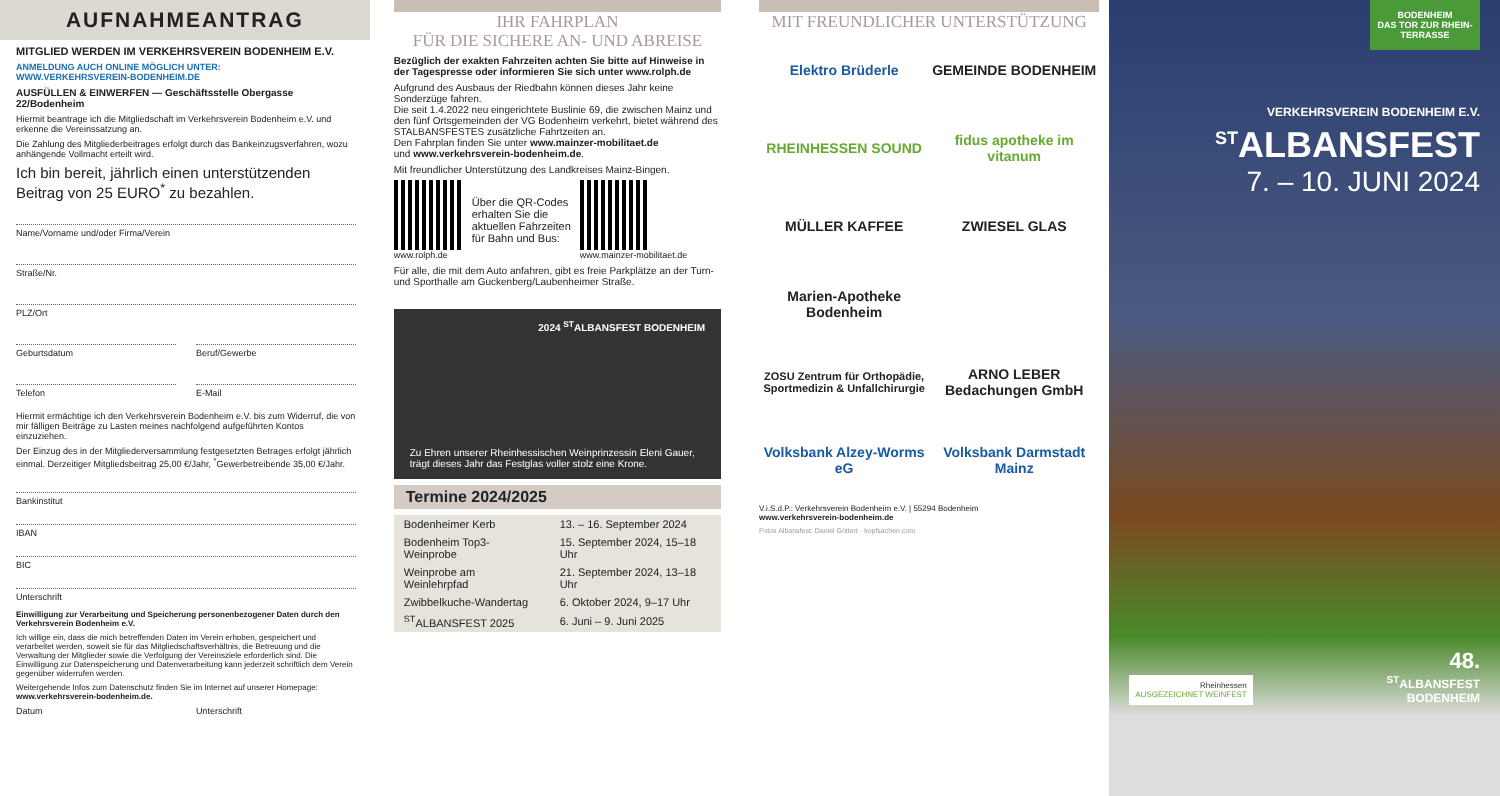AUFNAHMEANTRAG
MITGLIED WERDEN IM VERKEHRSVEREIN BODENHEIM E.V.
ANMELDUNG AUCH ONLINE MÖGLICH UNTER:
WWW.VERKEHRSVEREIN-BODENHEIM.DE
AUSFÜLLEN & EINWERFEN — Geschäftsstelle Obergasse 22/Bodenheim
Hiermit beantrage ich die Mitgliedschaft im Verkehrsverein Bodenheim e.V. und erkenne die Vereinssatzung an.
Die Zahlung des Mitgliederbeitrages erfolgt durch das Bankeinzugsverfahren, wozu anhängende Vollmacht erteilt wird.
Ich bin bereit, jährlich einen unterstützenden Beitrag von 25 EURO<sup>*</sup> zu bezahlen.
Name/Vorname und/oder Firma/Verein
Straße/Nr.
PLZ/Ort
Geburtsdatum Beruf/Gewerbe
Telefon E-Mail
Hiermit ermächtige ich den Verkehrsverein Bodenheim e.V. bis zum Widerruf, die von mir fälligen Beiträge zu Lasten meines nachfolgend aufgeführten Kontos einzuziehen.
Der Einzug des in der Mitgliederversammlung festgesetzten Betrages erfolgt jährlich einmal. Derzeitiger Mitgliedsbeitrag 25,00 €/Jahr, <sup>*</sup>Gewerbetreibende 35,00 €/Jahr.
Bankinstitut
IBAN
BIC
Unterschrift
Einwilligung zur Verarbeitung und Speicherung personenbezogener Daten durch den Verkehrsverein Bodenheim e.V.
Ich willige ein, dass die mich betreffenden Daten im Verein erhoben, gespeichert und verarbeitet werden, soweit sie für das Mitgliedschaftsverhältnis, die Betreuung und die Verwaltung der Mitglieder sowie die Verfolgung der Vereinsziele erforderlich sind. Die Einwilligung zur Datenspeicherung und Datenverarbeitung kann jederzeit schriftlich dem Verein gegenüber widerrufen werden.
Weitergehende Infos zum Datenschutz finden Sie im Internet auf unserer Homepage: www.verkehrsverein-bodenheim.de.
Datum Unterschrift
IHR FAHRPLAN
FÜR DIE SICHERE AN- UND ABREISE
Bezüglich der exakten Fahrzeiten achten Sie bitte auf Hinweise in der Tagespresse oder informieren Sie sich unter www.rolph.de
Aufgrund des Ausbaus der Riedbahn können dieses Jahr keine Sonderzüge fahren.
Die seit 1.4.2022 neu eingerichtete Buslinie 69, die zwischen Mainz und den fünf Ortsgemeinden der VG Bodenheim verkehrt, bietet während des STALBANSFESTES zusätzliche Fahrtzeiten an.
Den Fahrplan finden Sie unter www.mainzer-mobilitaet.de
und www.verkehrsverein-bodenheim.de.
Mit freundlicher Unterstützung des Landkreises Mainz-Bingen.
www.rolph.de
Über die QR-Codes erhalten Sie die aktuellen Fahrzeiten für Bahn und Bus:
www.mainzer-mobilitaet.de
Für alle, die mit dem Auto anfahren, gibt es freie Parkplätze an der Turn- und Sporthalle am Guckenberg/Laubenheimer Straße.
2024 <sup>ST</sup>ALBANSFEST BODENHEIM
Zu Ehren unserer Rheinhessischen Weinprinzessin Eleni Gauer, trägt dieses Jahr das Festglas voller stolz eine Krone.
Termine 2024/2025
| Bodenheimer Kerb | 13. – 16. September 2024 |
| Bodenheim Top3-Weinprobe | 15. September 2024, 15–18 Uhr |
| Weinprobe am Weinlehrpfad | 21. September 2024, 13–18 Uhr |
| Zwibbelkuche-Wandertag | 6. Oktober 2024, 9–17 Uhr |
| <sup>ST</sup>ALBANSFEST 2025 | 6. Juni – 9. Juni 2025 |
MIT FREUNDLICHER UNTERSTÜTZUNG
Elektro Brüderle
GEMEINDE BODENHEIM
RHEINHESSEN SOUND
fidus apotheke im vitanum
MÜLLER KAFFEE
ZWIESEL GLAS
Marien-Apotheke Bodenheim
ZOSU Zentrum für Orthopädie, Sportmedizin & Unfallchirurgie
ARNO LEBER Bedachungen GmbH
Volksbank Alzey-Worms eG
Volksbank Darmstadt Mainz
V.i.S.d.P.: Verkehrsverein Bodenheim e.V. | 55294 Bodenheim
www.verkehrsverein-bodenheim.de
Fotos Albansfest: Daniel Göttert · kopfsachen.com
BODENHEIM
DAS TOR ZUR RHEIN-TERRASSE
VERKEHRSVEREIN BODENHEIM E.V.
<sup>ST</sup>ALBANSFEST
7. – 10. JUNI 2024
Rheinhessen
AUSGEZEICHNET WEINFEST
48.
<sup>ST</sup>ALBANSFEST
BODENHEIM